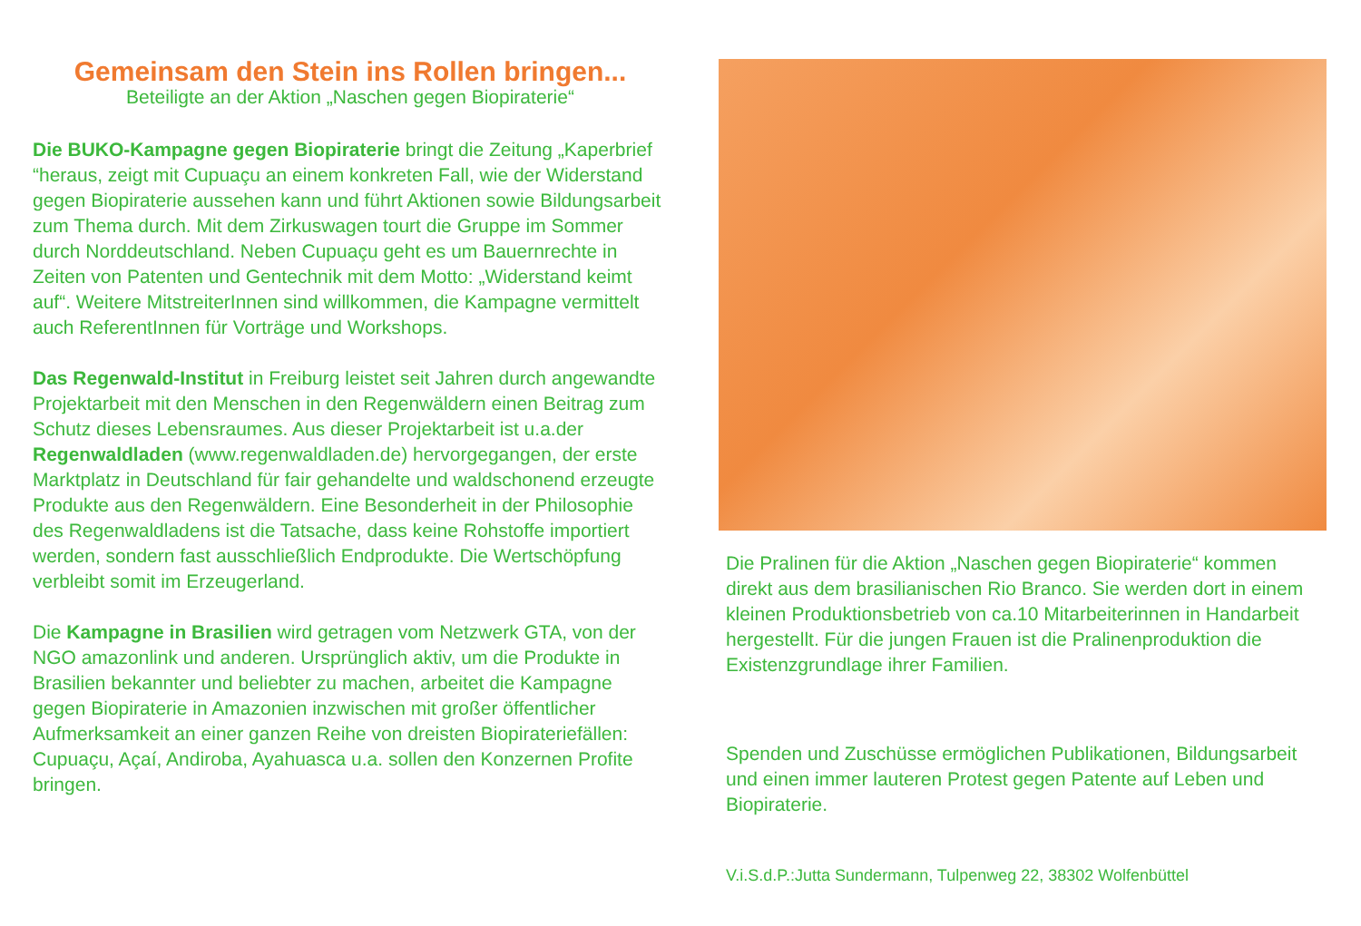Gemeinsam den Stein ins Rollen bringen...
Beteiligte an der Aktion „Naschen gegen Biopiraterie“
Die BUKO-Kampagne gegen Biopiraterie bringt die Zeitung „Kaperbrief “heraus, zeigt mit Cupuaçu an einem konkreten Fall, wie der Widerstand gegen Biopiraterie aussehen kann und führt Aktionen sowie Bildungsarbeit zum Thema durch. Mit dem Zirkuswagen tourt die Gruppe im Sommer durch Norddeutschland. Neben Cupuaçu geht es um Bauernrechte in Zeiten von Patenten und Gentechnik mit dem Motto: „Widerstand keimt auf“. Weitere MitstreiterInnen sind willkommen, die Kampagne vermittelt auch ReferentInnen für Vorträge und Workshops.
Das Regenwald-Institut in Freiburg leistet seit Jahren durch angewandte Projektarbeit mit den Menschen in den Regenwäldern einen Beitrag zum Schutz dieses Lebensraumes. Aus dieser Projektarbeit ist u.a.der Regenwaldladen (www.regenwaldladen.de) hervorgegangen, der erste Marktplatz in Deutschland für fair gehandelte und waldschonend erzeugte Produkte aus den Regenwäldern. Eine Besonderheit in der Philosophie des Regenwaldladens ist die Tatsache, dass keine Rohstoffe importiert werden, sondern fast ausschließlich Endprodukte. Die Wertschöpfung verbleibt somit im Erzeugerland.
Die Kampagne in Brasilien wird getragen vom Netzwerk GTA, von der NGO amazonlink und anderen. Ursprünglich aktiv, um die Produkte in Brasilien bekannter und beliebter zu machen, arbeitet die Kampagne gegen Biopiraterie in Amazonien inzwischen mit großer öffentlicher Aufmerksamkeit an einer ganzen Reihe von dreisten Biopirateriefällen: Cupuaçu, Açaí, Andiroba, Ayahuasca u.a. sollen den Konzernen Profite bringen.
Die Pralinen für die Aktion „Naschen gegen Biopiraterie“ kommen direkt aus dem brasilianischen Rio Branco. Sie werden dort in einem kleinen Produktionsbetrieb von ca.10 Mitarbeiterinnen in Handarbeit hergestellt. Für die jungen Frauen ist die Pralinenproduktion die Existenzgrundlage ihrer Familien.
Spenden und Zuschüsse ermöglichen Publikationen, Bildungsarbeit und einen immer lauteren Protest gegen Patente auf Leben und Biopiraterie.
V.i.S.d.P.:Jutta Sundermann, Tulpenweg 22, 38302 Wolfenbüttel